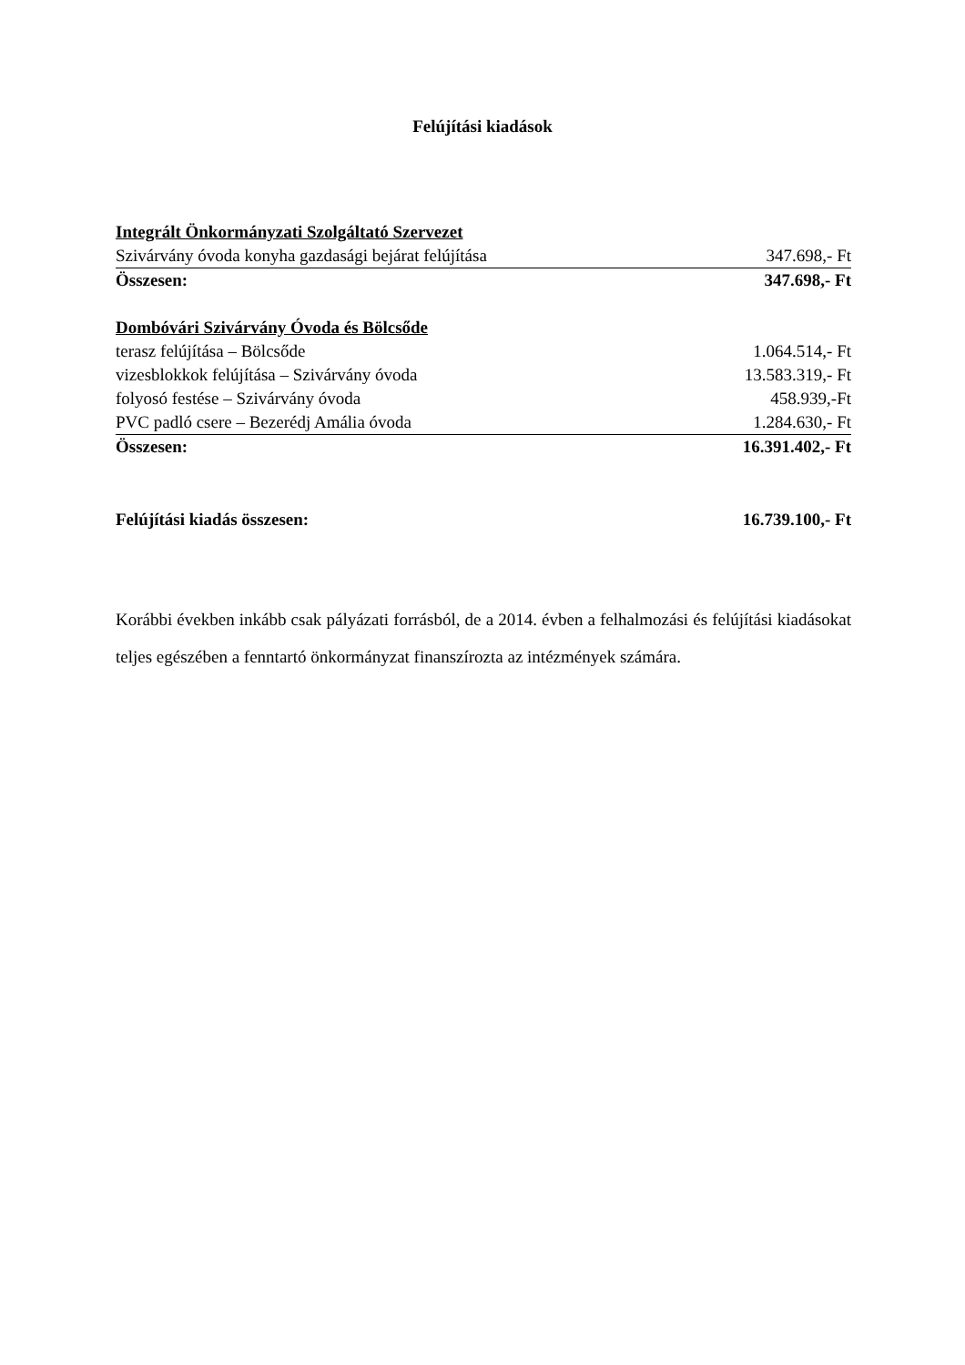Felújítási kiadások
| Integrált Önkormányzati Szolgáltató Szervezet | |
| Szivárvány óvoda konyha gazdasági bejárat felújítása | 347.698,- Ft |
| Összesen: | 347.698,- Ft |
| Dombóvári Szivárvány Óvoda és Bölcsőde | |
| terasz felújítása – Bölcsőde | 1.064.514,- Ft |
| vizesblokkok felújítása – Szivárvány óvoda | 13.583.319,- Ft |
| folyosó festése – Szivárvány óvoda | 458.939,-Ft |
| PVC padló csere – Bezerédj Amália óvoda | 1.284.630,- Ft |
| Összesen: | 16.391.402,- Ft |
| Felújítási kiadás összesen: | 16.739.100,- Ft |
Korábbi években inkább csak pályázati forrásból, de a 2014. évben a felhalmozási és felújítási kiadásokat teljes egészében a fenntartó önkormányzat finanszírozta az intézmények számára.